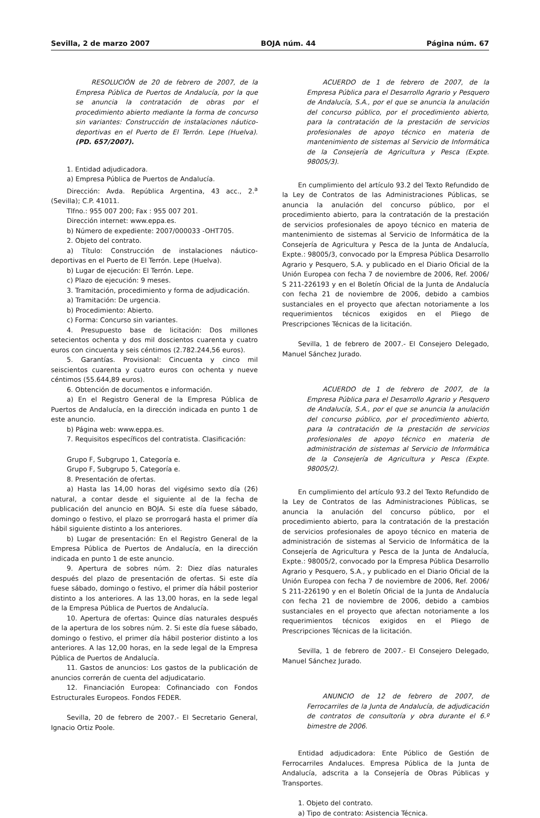Sevilla, 2 de marzo 2007 BOJA núm. 44 Página núm. 67
RESOLUCIÓN de 20 de febrero de 2007, de la Empresa Pública de Puertos de Andalucía, por la que se anuncia la contratación de obras por el procedimiento abierto mediante la forma de concurso sin variantes: Construcción de instalaciones náutico-deportivas en el Puerto de El Terrón. Lepe (Huelva). (PD. 657/2007).
1. Entidad adjudicadora.
a) Empresa Pública de Puertos de Andalucía.
Dirección: Avda. República Argentina, 43 acc., 2.<sup>a</sup> (Sevilla); C.P. 41011.
Tlfno.: 955 007 200; Fax : 955 007 201.
Dirección internet: www.eppa.es.
b) Número de expediente: 2007/000033 -OHT705.
2. Objeto del contrato.
a) Título: Construcción de instalaciones náutico-deportivas en el Puerto de El Terrón. Lepe (Huelva).
b) Lugar de ejecución: El Terrón. Lepe.
c) Plazo de ejecución: 9 meses.
3. Tramitación, procedimiento y forma de adjudicación.
a) Tramitación: De urgencia.
b) Procedimiento: Abierto.
c) Forma: Concurso sin variantes.
4. Presupuesto base de licitación: Dos millones setecientos ochenta y dos mil doscientos cuarenta y cuatro euros con cincuenta y seis céntimos (2.782.244,56 euros).
5. Garantías. Provisional: Cincuenta y cinco mil seiscientos cuarenta y cuatro euros con ochenta y nueve céntimos (55.644,89 euros).
6. Obtención de documentos e información.
a) En el Registro General de la Empresa Pública de Puertos de Andalucía, en la dirección indicada en punto 1 de este anuncio.
b) Página web: www.eppa.es.
7. Requisitos específicos del contratista. Clasificación:
Grupo F, Subgrupo 1, Categoría e.
Grupo F, Subgrupo 5, Categoría e.
8. Presentación de ofertas.
a) Hasta las 14,00 horas del vigésimo sexto día (26) natural, a contar desde el siguiente al de la fecha de publicación del anuncio en BOJA. Si este día fuese sábado, domingo o festivo, el plazo se prorrogará hasta el primer día hábil siguiente distinto a los anteriores.
b) Lugar de presentación: En el Registro General de la Empresa Pública de Puertos de Andalucía, en la dirección indicada en punto 1 de este anuncio.
9. Apertura de sobres núm. 2: Diez días naturales después del plazo de presentación de ofertas. Si este día fuese sábado, domingo o festivo, el primer día hábil posterior distinto a los anteriores. A las 13,00 horas, en la sede legal de la Empresa Pública de Puertos de Andalucía.
10. Apertura de ofertas: Quince días naturales después de la apertura de los sobres núm. 2. Si este día fuese sábado, domingo o festivo, el primer día hábil posterior distinto a los anteriores. A las 12,00 horas, en la sede legal de la Empresa Pública de Puertos de Andalucía.
11. Gastos de anuncios: Los gastos de la publicación de anuncios correrán de cuenta del adjudicatario.
12. Financiación Europea: Cofinanciado con Fondos Estructurales Europeos. Fondos FEDER.
Sevilla, 20 de febrero de 2007.- El Secretario General, Ignacio Ortiz Poole.
ACUERDO de 1 de febrero de 2007, de la Empresa Pública para el Desarrollo Agrario y Pesquero de Andalucía, S.A., por el que se anuncia la anulación del concurso público, por el procedimiento abierto, para la contratación de la prestación de servicios profesionales de apoyo técnico en materia de mantenimiento de sistemas al Servicio de Informática de la Consejería de Agricultura y Pesca (Expte. 98005/3).
En cumplimiento del artículo 93.2 del Texto Refundido de la Ley de Contratos de las Administraciones Públicas, se anuncia la anulación del concurso público, por el procedimiento abierto, para la contratación de la prestación de servicios profesionales de apoyo técnico en materia de mantenimiento de sistemas al Servicio de Informática de la Consejería de Agricultura y Pesca de la Junta de Andalucía, Expte.: 98005/3, convocado por la Empresa Pública Desarrollo Agrario y Pesquero, S.A. y publicado en el Diario Oficial de la Unión Europea con fecha 7 de noviembre de 2006, Ref. 2006/ S 211-226193 y en el Boletín Oficial de la Junta de Andalucía con fecha 21 de noviembre de 2006, debido a cambios sustanciales en el proyecto que afectan notoriamente a los requerimientos técnicos exigidos en el Pliego de Prescripciones Técnicas de la licitación.
Sevilla, 1 de febrero de 2007.- El Consejero Delegado, Manuel Sánchez Jurado.
ACUERDO de 1 de febrero de 2007, de la Empresa Pública para el Desarrollo Agrario y Pesquero de Andalucía, S.A., por el que se anuncia la anulación del concurso público, por el procedimiento abierto, para la contratación de la prestación de servicios profesionales de apoyo técnico en materia de administración de sistemas al Servicio de Informática de la Consejería de Agricultura y Pesca (Expte. 98005/2).
En cumplimiento del artículo 93.2 del Texto Refundido de la Ley de Contratos de las Administraciones Públicas, se anuncia la anulación del concurso público, por el procedimiento abierto, para la contratación de la prestación de servicios profesionales de apoyo técnico en materia de administración de sistemas al Servicio de Informática de la Consejería de Agricultura y Pesca de la Junta de Andalucía, Expte.: 98005/2, convocado por la Empresa Pública Desarrollo Agrario y Pesquero, S.A., y publicado en el Diario Oficial de la Unión Europea con fecha 7 de noviembre de 2006, Ref. 2006/ S 211-226190 y en el Boletín Oficial de la Junta de Andalucía con fecha 21 de noviembre de 2006, debido a cambios sustanciales en el proyecto que afectan notoriamente a los requerimientos técnicos exigidos en el Pliego de Prescripciones Técnicas de la licitación.
Sevilla, 1 de febrero de 2007.- El Consejero Delegado, Manuel Sánchez Jurado.
ANUNCIO de 12 de febrero de 2007, de Ferrocarriles de la Junta de Andalucía, de adjudicación de contratos de consultoría y obra durante el 6.º bimestre de 2006.
Entidad adjudicadora: Ente Público de Gestión de Ferrocarriles Andaluces. Empresa Pública de la Junta de Andalucía, adscrita a la Consejería de Obras Públicas y Transportes.
1. Objeto del contrato.
a) Tipo de contrato: Asistencia Técnica.